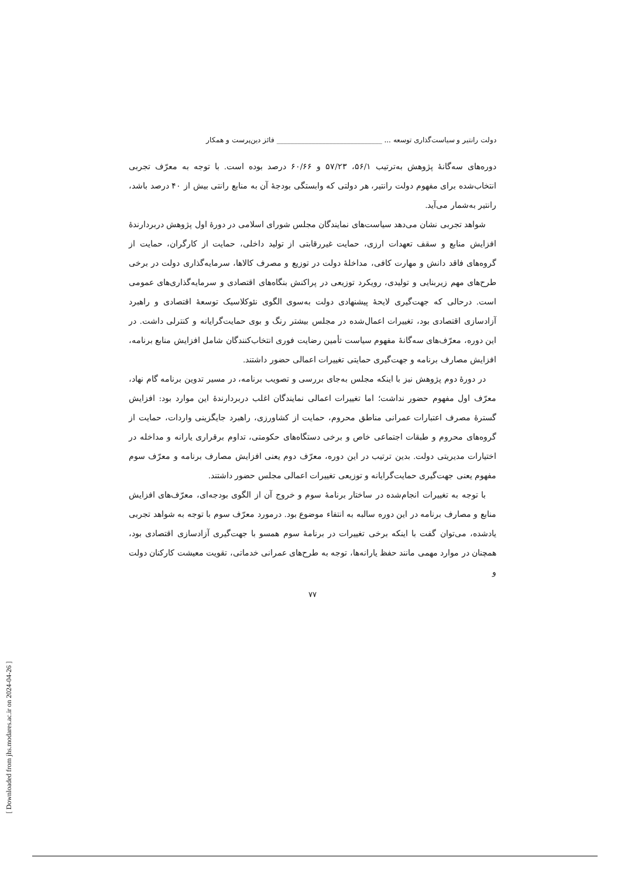دولت رانتیر و سیاست‌گذاری توسعه ... ______________________________ فائز دین‌پرست و همکار
دوره‌های سه‌گانهٔ پژوهش به‌ترتیب ۵۶/۱، ۵۷/۲۳ و ۶۰/۶۶ درصد بوده است. با توجه به معرّف تجربی انتخاب‌شده برای مفهوم دولت رانتیر، هر دولتی که وابستگی بودجهٔ آن به منابع رانتی بیش از ۴۰ درصد باشد، رانتیر به‌شمار می‌آید.
شواهد تجربی نشان می‌دهد سیاست‌های نمایندگان مجلس شورای اسلامی در دورهٔ اول پژوهش دربردارندهٔ افزایش منابع و سقف تعهدات ارزی، حمایت غیررقابتی از تولید داخلی، حمایت از کارگران، حمایت از گروه‌های فاقد دانش و مهارت کافی، مداخلهٔ دولت در توزیع و مصرف کالاها، سرمایه‌گذاری دولت در برخی طرح‌های مهم زیربنایی و تولیدی، رویکرد توزیعی در پراکنش بنگاه‌های اقتصادی و سرمایه‌گذاری‌های عمومی است. درحالی که جهت‌گیری لایحهٔ پیشنهادی دولت به‌سوی الگوی نئوکلاسیک توسعهٔ اقتصادی و راهبرد آزادسازی اقتصادی بود، تغییرات اعمال‌شده در مجلس بیشتر رنگ و بوی حمایت‌گرایانه و کنترلی داشت. در این دوره، معرّف‌های سه‌گانهٔ مفهوم سیاست تأمین رضایت فوری انتخاب‌کنندگان شامل افزایش منابع برنامه، افزایش مصارف برنامه و جهت‌گیری حمایتی تغییرات اعمالی حضور داشتند.
در دورهٔ دوم پژوهش نیز با اینکه مجلس به‌جای بررسی و تصویب برنامه، در مسیر تدوین برنامه گام نهاد، معرّف اول مفهوم حضور نداشت؛ اما تغییرات اعمالی نمایندگان اغلب دربردارندهٔ این موارد بود: افزایش گسترهٔ مصرف اعتبارات عمرانی مناطق محروم، حمایت از کشاورزی، راهبرد جایگزینی واردات، حمایت از گروه‌های محروم و طبقات اجتماعی خاص و برخی دستگاه‌های حکومتی، تداوم برقراری یارانه و مداخله در اختیارات مدیریتی دولت. بدین ترتیب در این دوره، معرّف دوم یعنی افزایش مصارف برنامه و معرّف سوم مفهوم یعنی جهت‌گیری حمایت‌گرایانه و توزیعی تغییرات اعمالی مجلس حضور داشتند.
با توجه به تغییرات انجام‌شده در ساختار برنامهٔ سوم و خروج آن از الگوی بودجه‌ای، معرّف‌های افزایش منابع و مصارف برنامه در این دوره سالبه به انتفاء موضوع بود. درمورد معرّف سوم با توجه به شواهد تجربی یادشده، می‌توان گفت با اینکه برخی تغییرات در برنامهٔ سوم همسو با جهت‌گیری آزادسازی اقتصادی بود، همچنان در موارد مهمی مانند حفظ یارانه‌ها، توجه به طرح‌های عمرانی خدماتی، تقویت معیشت کارکنان دولت و
۷۷
[ Downloaded from jhs.modares.ac.ir on 2024-04-26 ]